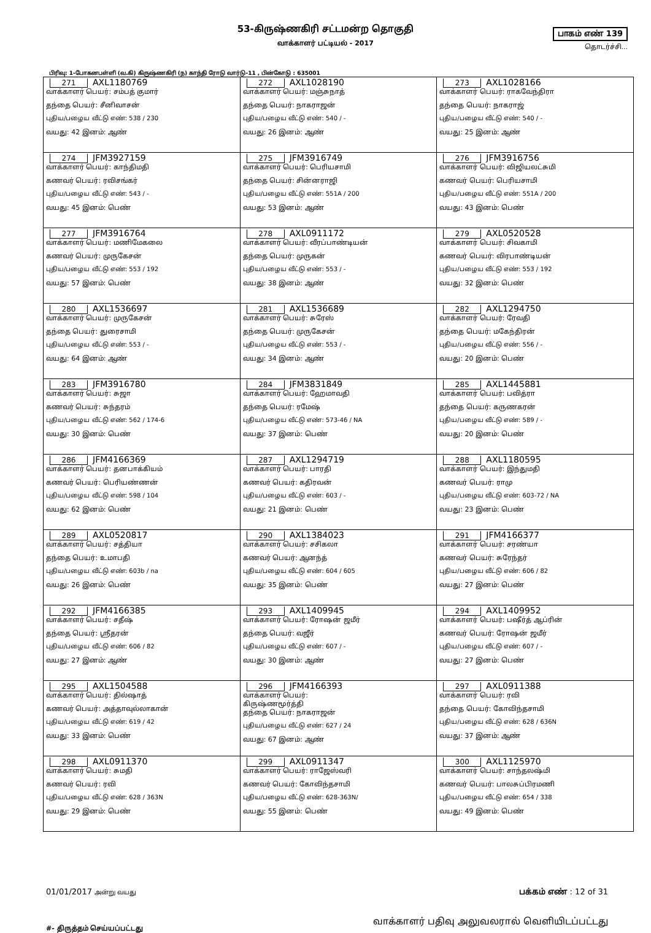53-கிருஷ்ணகிரி சட்டமன்ற தொகுதி
வாக்காளர் பட்டியல் - 2017
பாகம் எண் 139
தொடர்ச்சி...
பிரிவு: 1-போகனபள்ளி (வ.கி) கிருஷ்ணகிரி (ந) காந்தி ரோடு வார்டு-11 , பின்கோடு : 635001
| 271 AXL1180769 வாக்காளர் பெயர்: சம்பத் குமார் தந்தை பெயர்: சீனிவாசன் புதிய/பழைய வீட்டு எண்: 538 / 230 வயது: 42 இனம்: ஆண் | 272 AXL1028190 வாக்காளர் பெயர்: மஞ்சுநாத் தந்தை பெயர்: நாகராஜன் புதிய/பழைய வீட்டு எண்: 540 / - வயது: 26 இனம்: ஆண் | 273 AXL1028166 வாக்காளர் பெயர்: ராகவேந்திரா தந்தை பெயர்: நாகராஜ் புதிய/பழைய வீட்டு எண்: 540 / - வயது: 25 இனம்: ஆண் |
| 274 JFM3927159 வாக்காளர் பெயர்: காந்திமதி கணவர் பெயர்: ரவிசங்கர் புதிய/பழைய வீட்டு எண்: 543 / - வயது: 45 இனம்: பெண் | 275 JFM3916749 வாக்காளர் பெயர்: பெரியசாமி தந்தை பெயர்: சின்னராஜி புதிய/பழைய வீட்டு எண்: 551A / 200 வயது: 53 இனம்: ஆண் | 276 JFM3916756 வாக்காளர் பெயர்: விஜியலட்சுமி கணவர் பெயர்: பெரியசாமி புதிய/பழைய வீட்டு எண்: 551A / 200 வயது: 43 இனம்: பெண் |
| 277 JFM3916764 வாக்காளர் பெயர்: மணிமேகலை கணவர் பெயர்: முருகேசன் புதிய/பழைய வீட்டு எண்: 553 / 192 வயது: 57 இனம்: பெண் | 278 AXL0911172 வாக்காளர் பெயர்: வீரப்பாண்டியன் தந்தை பெயர்: முருகன் புதிய/பழைய வீட்டு எண்: 553 / - வயது: 38 இனம்: ஆண் | 279 AXL0520528 வாக்காளர் பெயர்: சிவகாமி கணவர் பெயர்: விரபாண்டியன் புதிய/பழைய வீட்டு எண்: 553 / 192 வயது: 32 இனம்: பெண் |
| 280 AXL1536697 வாக்காளர் பெயர்: முருகேசன் தந்தை பெயர்: துரைசாமி புதிய/பழைய வீட்டு எண்: 553 / - வயது: 64 இனம்: ஆண் | 281 AXL1536689 வாக்காளர் பெயர்: சுரேஸ் தந்தை பெயர்: முருகேசன் புதிய/பழைய வீட்டு எண்: 553 / - வயது: 34 இனம்: ஆண் | 282 AXL1294750 வாக்காளர் பெயர்: ரேவதி தந்தை பெயர்: மகேந்திரன் புதிய/பழைய வீட்டு எண்: 556 / - வயது: 20 இனம்: பெண் |
| 283 JFM3916780 வாக்காளர் பெயர்: சுஜா கணவர் பெயர்: சுந்தரம் புதிய/பழைய வீட்டு எண்: 562 / 174-6 வயது: 30 இனம்: பெண் | 284 JFM3831849 வாக்காளர் பெயர்: ஹேமாவதி தந்தை பெயர்: ரமேஷ் புதிய/பழைய வீட்டு எண்: 573-46 / NA வயது: 37 இனம்: பெண் | 285 AXL1445881 வாக்காளர் பெயர்: பவித்ரா தந்தை பெயர்: கருணகரன் புதிய/பழைய வீட்டு எண்: 589 / - வயது: 20 இனம்: பெண் |
| 286 JFM4166369 வாக்காளர் பெயர்: தனபாக்கியம் கணவர் பெயர்: பெரியண்ணன் புதிய/பழைய வீட்டு எண்: 598 / 104 வயது: 62 இனம்: பெண் | 287 AXL1294719 வாக்காளர் பெயர்: பாரதி கணவர் பெயர்: கதிரவன் புதிய/பழைய வீட்டு எண்: 603 / - வயது: 21 இனம்: பெண் | 288 AXL1180595 வாக்காளர் பெயர்: இந்துமதி கணவர் பெயர்: ராமு புதிய/பழைய வீட்டு எண்: 603-72 / NA வயது: 23 இனம்: பெண் |
| 289 AXL0520817 வாக்காளர் பெயர்: சத்தியா தந்தை பெயர்: உமாபதி புதிய/பழைய வீட்டு எண்: 603b / na வயது: 26 இனம்: பெண் | 290 AXL1384023 வாக்காளர் பெயர்: சசிகலா கணவர் பெயர்: ஆனந்த் புதிய/பழைய வீட்டு எண்: 604 / 605 வயது: 35 இனம்: பெண் | 291 JFM4166377 வாக்காளர் பெயர்: சரண்யா கணவர் பெயர்: சுரேந்தர் புதிய/பழைய வீட்டு எண்: 606 / 82 வயது: 27 இனம்: பெண் |
| 292 JFM4166385 வாக்காளர் பெயர்: சதீஷ் தந்தை பெயர்: ஸ்ரீதரன் புதிய/பழைய வீட்டு எண்: 606 / 82 வயது: 27 இனம்: ஆண் | 293 AXL1409945 வாக்காளர் பெயர்: ரோஷன் ஜமீர் தந்தை பெயர்: வஜீர் புதிய/பழைய வீட்டு எண்: 607 / - வயது: 30 இனம்: ஆண் | 294 AXL1409952 வாக்காளர் பெயர்: பஷீர்த் ஆப்ரின் கணவர் பெயர்: ரோஷன் ஜமீர் புதிய/பழைய வீட்டு எண்: 607 / - வயது: 27 இனம்: பெண் |
| 295 AXL1504588 வாக்காளர் பெயர்: தில்ஷாத் கணவர் பெயர்: அத்தாவுல்லாகான் புதிய/பழைய வீட்டு எண்: 619 / 42 வயது: 33 இனம்: பெண் | 296 JFM4166393 வாக்காளர் பெயர்: கிருஷ்ணமூர்த்தி தந்தை பெயர்: நாகராஜன் புதிய/பழைய வீட்டு எண்: 627 / 24 வயது: 67 இனம்: ஆண் | 297 AXL0911388 வாக்காளர் பெயர்: ரவி தந்தை பெயர்: கோவிந்தசாமி புதிய/பழைய வீட்டு எண்: 628 / 636N வயது: 37 இனம்: ஆண் |
| 298 AXL0911370 வாக்காளர் பெயர்: சுமதி கணவர் பெயர்: ரவி புதிய/பழைய வீட்டு எண்: 628 / 363N வயது: 29 இனம்: பெண் | 299 AXL0911347 வாக்காளர் பெயர்: ராஜேஸ்வரி கணவர் பெயர்: கோவிந்தசாமி புதிய/பழைய வீட்டு எண்: 628-363N/ வயது: 55 இனம்: பெண் | 300 AXL1125970 வாக்காளர் பெயர்: சாந்தலஷ்மி கணவர் பெயர்: பாலசுப்பிரமணி புதிய/பழைய வீட்டு எண்: 654 / 338 வயது: 49 இனம்: பெண் |
01/01/2017 அன்று வயது
பக்கம் எண் : 12 of 31
#- திருத்தம் செய்யப்பட்டது
வாக்காளர் பதிவு அலுவலரால் வெளியிடப்பட்டது